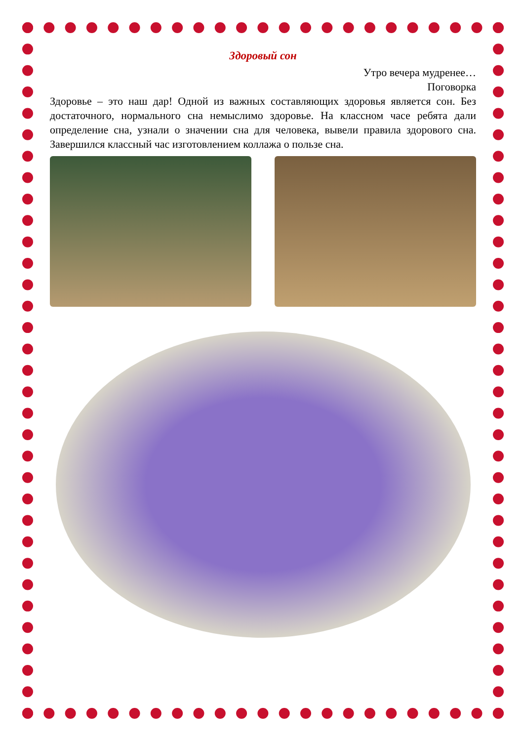Здоровый сон
Утро вечера мудренее…
Поговорка
Здоровье – это наш дар! Одной из важных составляющих здоровья является сон. Без достаточного, нормального сна немыслимо здоровье. На классном часе ребята дали определение сна, узнали о значении сна для человека, вывели правила здорового сна. Завершился классный час изготовлением коллажа о пользе сна.